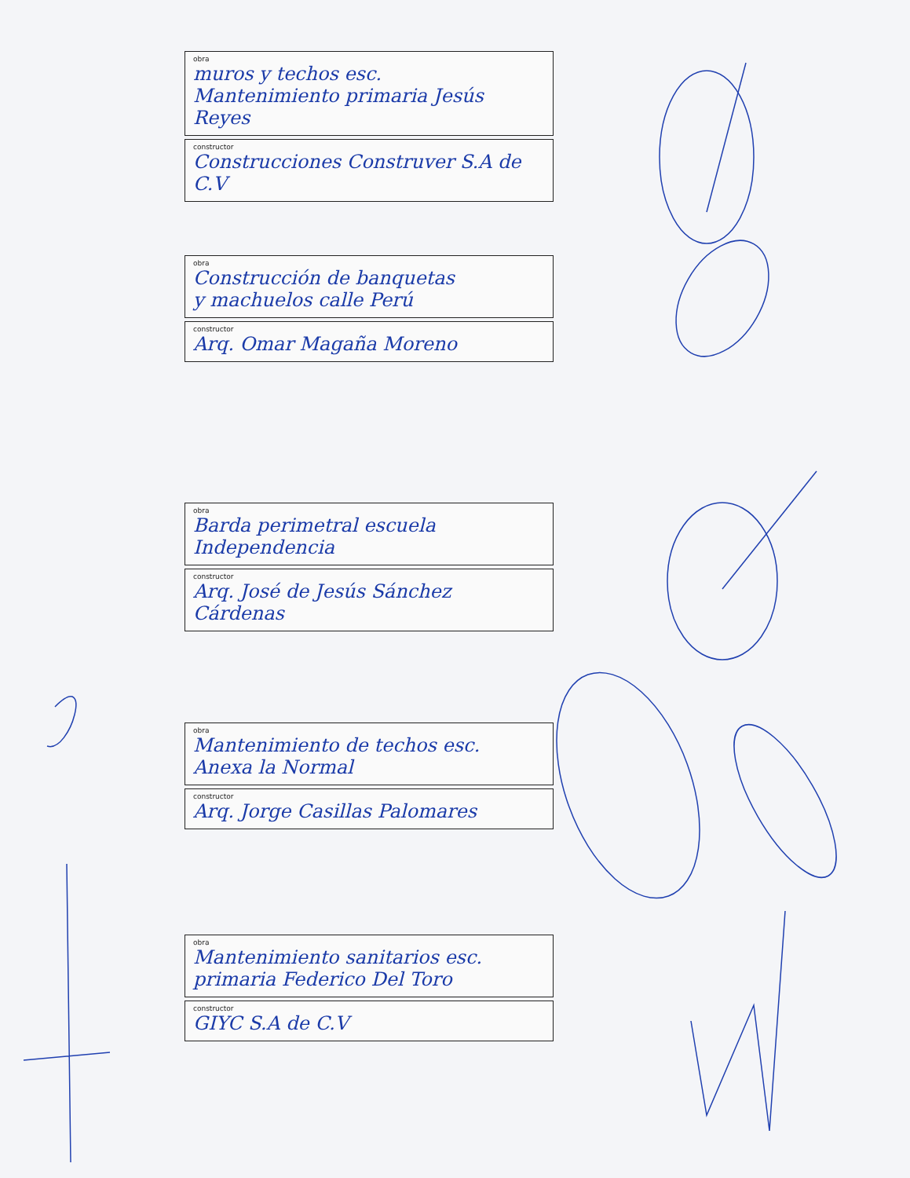obra
muros y techos esc.
Mantenimiento primaria Jesús Reyes
constructor
Construcciones Construver S.A de C.V
obra
Construcción de banquetas
y machuelos calle Perú
constructor
Arq. Omar Magaña Moreno
obra
Barda perimetral escuela Independencia
constructor
Arq. José de Jesús Sánchez Cárdenas
obra
Mantenimiento de techos esc.
Anexa la Normal
constructor
Arq. Jorge Casillas Palomares
obra
Mantenimiento sanitarios esc.
primaria Federico Del Toro
constructor
GIYC S.A de C.V